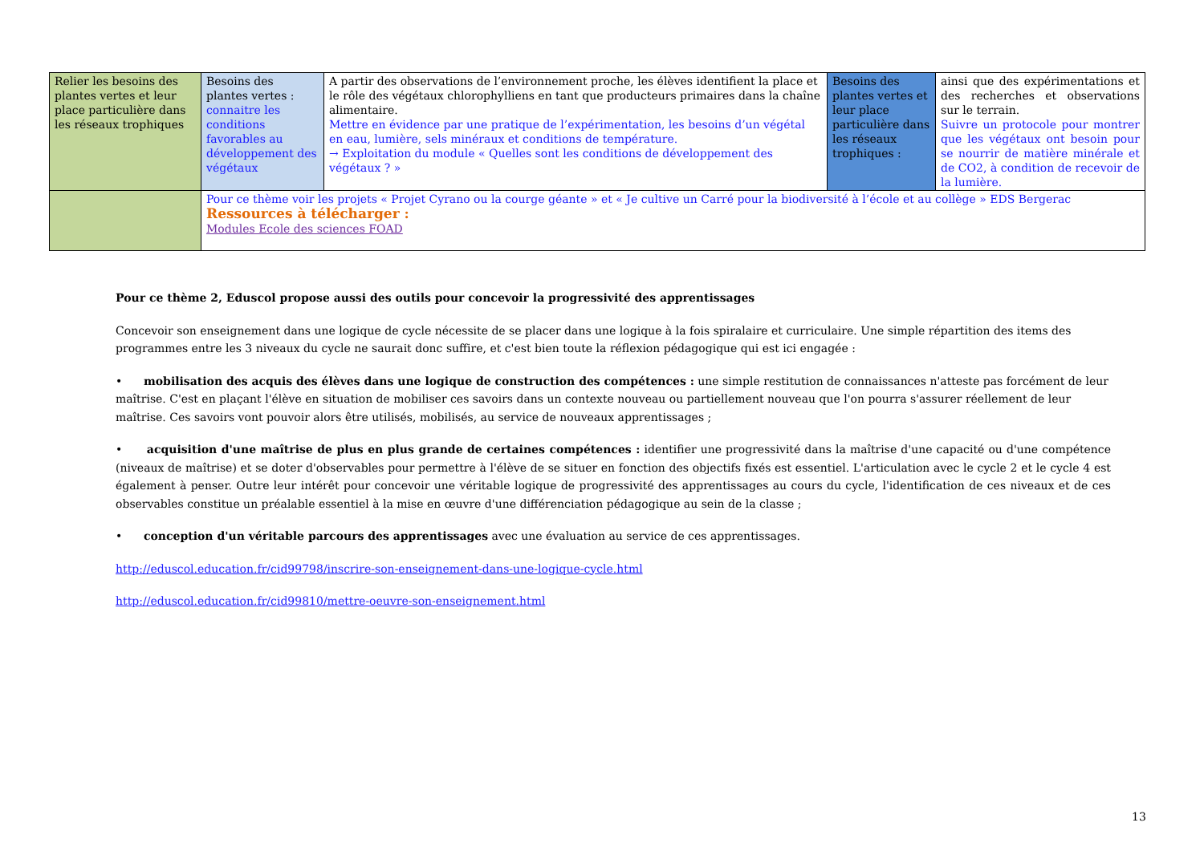| Relier les besoins des plantes vertes et leur place particulière dans les réseaux trophiques | Besoins des plantes vertes : connaitre les conditions favorables au développement des végétaux | A partir des observations de l’environnement proche, les élèves identifient la place et le rôle des végétaux chlorophylliens en tant que producteurs primaires dans la chaîne alimentaire. Mettre en évidence par une pratique de l’expérimentation, les besoins d’un végétal en eau, lumière, sels minéraux et conditions de température. → Exploitation du module « Quelles sont les conditions de développement des végétaux ? » | Besoins des plantes vertes et leur place particulière dans les réseaux trophiques : | ainsi que des expérimentations et des recherches et observations sur le terrain. Suivre un protocole pour montrer que les végétaux ont besoin pour se nourrir de matière minérale et de CO2, à condition de recevoir de la lumière. |
| | Pour ce thème voir les projets « Projet Cyrano ou la courge géante » et « Je cultive un Carré pour la biodiversité à l’école et au collège » EDS Bergerac Ressources à télécharger : Modules Ecole des sciences FOAD | | | |
Pour ce thème 2, Eduscol propose aussi des outils pour concevoir la progressivité des apprentissages
Concevoir son enseignement dans une logique de cycle nécessite de se placer dans une logique à la fois spiralaire et curriculaire. Une simple répartition des items des programmes entre les 3 niveaux du cycle ne saurait donc suffire, et c'est bien toute la réflexion pédagogique qui est ici engagée :
• mobilisation des acquis des élèves dans une logique de construction des compétences : une simple restitution de connaissances n'atteste pas forcément de leur maîtrise. C'est en plaçant l'élève en situation de mobiliser ces savoirs dans un contexte nouveau ou partiellement nouveau que l'on pourra s'assurer réellement de leur maîtrise. Ces savoirs vont pouvoir alors être utilisés, mobilisés, au service de nouveaux apprentissages ;
• acquisition d'une maîtrise de plus en plus grande de certaines compétences : identifier une progressivité dans la maîtrise d'une capacité ou d'une compétence (niveaux de maîtrise) et se doter d'observables pour permettre à l'élève de se situer en fonction des objectifs fixés est essentiel. L'articulation avec le cycle 2 et le cycle 4 est également à penser. Outre leur intérêt pour concevoir une véritable logique de progressivité des apprentissages au cours du cycle, l'identification de ces niveaux et de ces observables constitue un préalable essentiel à la mise en œuvre d'une différenciation pédagogique au sein de la classe ;
• conception d'un véritable parcours des apprentissages avec une évaluation au service de ces apprentissages.
http://eduscol.education.fr/cid99798/inscrire-son-enseignement-dans-une-logique-cycle.html
http://eduscol.education.fr/cid99810/mettre-oeuvre-son-enseignement.html
13